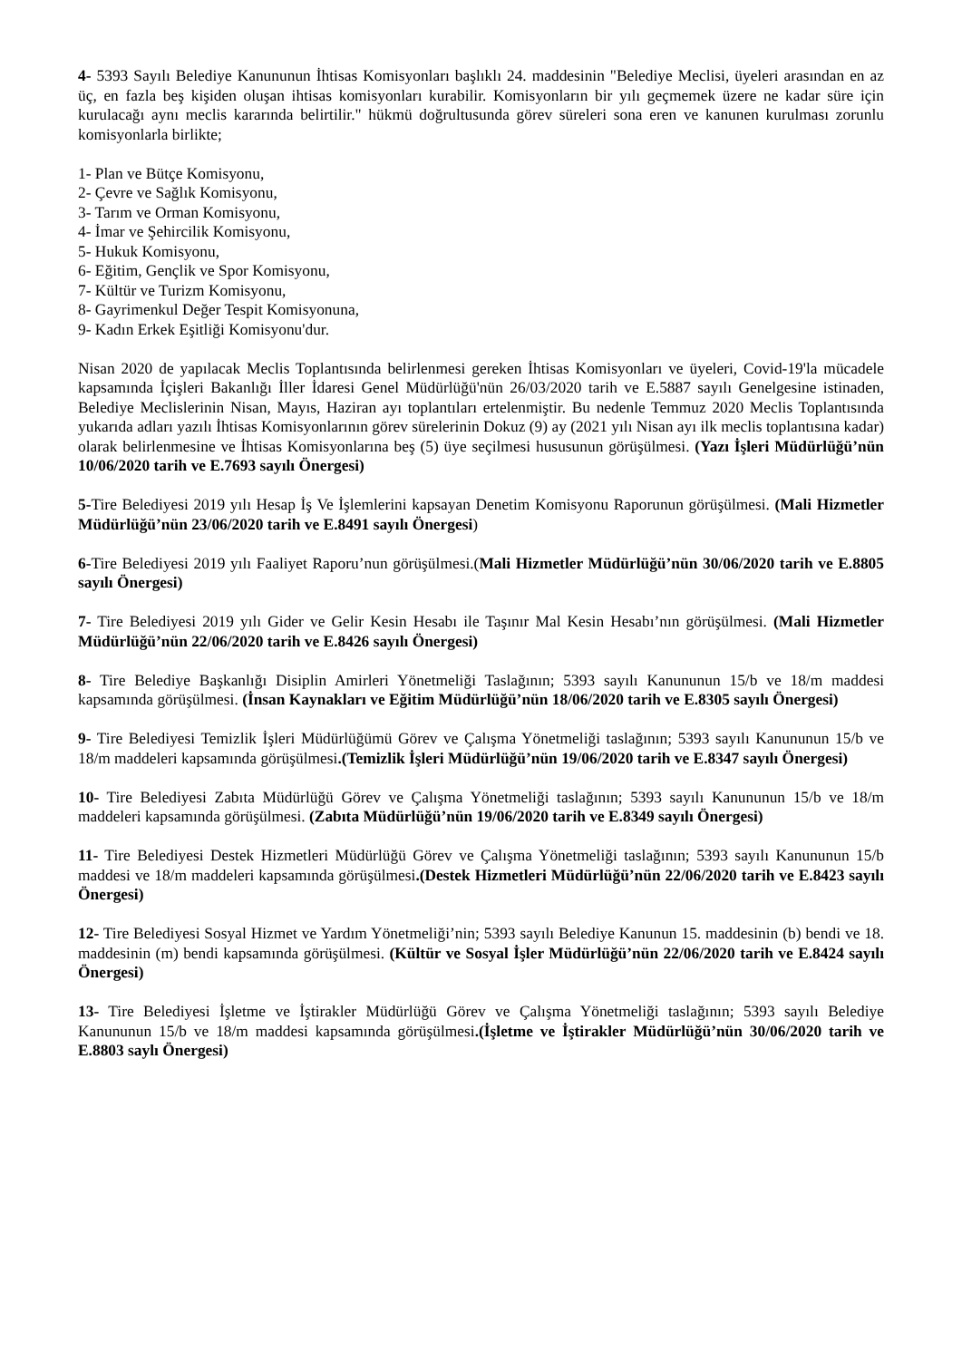4- 5393 Sayılı Belediye Kanununun İhtisas Komisyonları başlıklı 24. maddesinin "Belediye Meclisi, üyeleri arasından en az üç, en fazla beş kişiden oluşan ihtisas komisyonları kurabilir. Komisyonların bir yılı geçmemek üzere ne kadar süre için kurulacağı aynı meclis kararında belirtilir." hükmü doğrultusunda görev süreleri sona eren ve kanunen kurulması zorunlu komisyonlarla birlikte;
1- Plan ve Bütçe Komisyonu,
2- Çevre ve Sağlık Komisyonu,
3- Tarım ve Orman Komisyonu,
4- İmar ve Şehircilik Komisyonu,
5- Hukuk Komisyonu,
6- Eğitim, Gençlik ve Spor Komisyonu,
7- Kültür ve Turizm Komisyonu,
8- Gayrimenkul Değer Tespit Komisyonuna,
9- Kadın Erkek Eşitliği Komisyonu'dur.
Nisan 2020 de yapılacak Meclis Toplantısında belirlenmesi gereken İhtisas Komisyonları ve üyeleri, Covid-19'la mücadele kapsamında İçişleri Bakanlığı İller İdaresi Genel Müdürlüğü'nün 26/03/2020 tarih ve E.5887 sayılı Genelgesine istinaden, Belediye Meclislerinin Nisan, Mayıs, Haziran ayı toplantıları ertelenmiştir. Bu nedenle Temmuz 2020 Meclis Toplantısında yukarıda adları yazılı İhtisas Komisyonlarının görev sürelerinin Dokuz (9) ay (2021 yılı Nisan ayı ilk meclis toplantısına kadar) olarak belirlenmesine ve İhtisas Komisyonlarına beş (5) üye seçilmesi hususunun görüşülmesi. (Yazı İşleri Müdürlüğü’nün 10/06/2020 tarih ve E.7693 sayılı Önergesi)
5-Tire Belediyesi 2019 yılı Hesap İş Ve İşlemlerini kapsayan Denetim Komisyonu Raporunun görüşülmesi. (Mali Hizmetler Müdürlüğü’nün 23/06/2020 tarih ve E.8491 sayılı Önergesi)
6-Tire Belediyesi 2019 yılı Faaliyet Raporu’nun görüşülmesi.(Mali Hizmetler Müdürlüğü’nün 30/06/2020 tarih ve E.8805 sayılı Önergesi)
7- Tire Belediyesi 2019 yılı Gider ve Gelir Kesin Hesabı ile Taşınır Mal Kesin Hesabı’nın görüşülmesi. (Mali Hizmetler Müdürlüğü’nün 22/06/2020 tarih ve E.8426 sayılı Önergesi)
8- Tire Belediye Başkanlığı Disiplin Amirleri Yönetmeliği Taslağının; 5393 sayılı Kanununun 15/b ve 18/m maddesi kapsamında görüşülmesi. (İnsan Kaynakları ve Eğitim Müdürlüğü’nün 18/06/2020 tarih ve E.8305 sayılı Önergesi)
9- Tire Belediyesi Temizlik İşleri Müdürlüğümü Görev ve Çalışma Yönetmeliği taslağının; 5393 sayılı Kanununun 15/b ve 18/m maddeleri kapsamında görüşülmesi.(Temizlik İşleri Müdürlüğü’nün 19/06/2020 tarih ve E.8347 sayılı Önergesi)
10- Tire Belediyesi Zabıta Müdürlüğü Görev ve Çalışma Yönetmeliği taslağının; 5393 sayılı Kanununun 15/b ve 18/m maddeleri kapsamında görüşülmesi. (Zabıta Müdürlüğü’nün 19/06/2020 tarih ve E.8349 sayılı Önergesi)
11- Tire Belediyesi Destek Hizmetleri Müdürlüğü Görev ve Çalışma Yönetmeliği taslağının; 5393 sayılı Kanununun 15/b maddesi ve 18/m maddeleri kapsamında görüşülmesi.(Destek Hizmetleri Müdürlüğü’nün 22/06/2020 tarih ve E.8423 sayılı Önergesi)
12- Tire Belediyesi Sosyal Hizmet ve Yardım Yönetmeliği’nin; 5393 sayılı Belediye Kanunun 15. maddesinin (b) bendi ve 18. maddesinin (m) bendi kapsamında görüşülmesi. (Kültür ve Sosyal İşler Müdürlüğü’nün 22/06/2020 tarih ve E.8424 sayılı Önergesi)
13- Tire Belediyesi İşletme ve İştirakler Müdürlüğü Görev ve Çalışma Yönetmeliği taslağının; 5393 sayılı Belediye Kanununun 15/b ve 18/m maddesi kapsamında görüşülmesi.(İşletme ve İştirakler Müdürlüğü’nün 30/06/2020 tarih ve E.8803 saylı Önergesi)